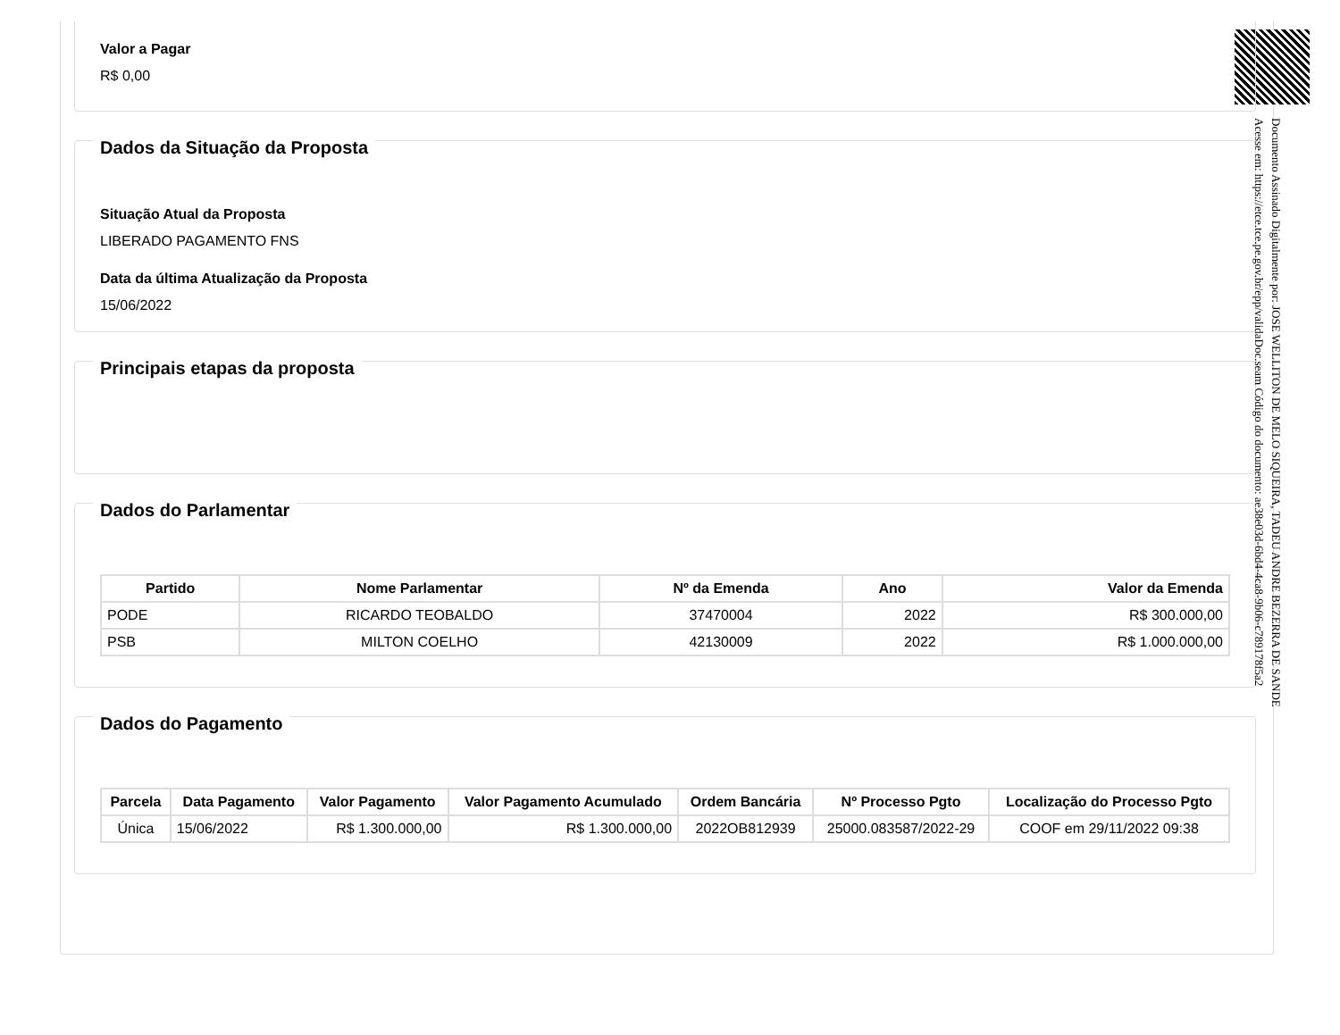Valor a Pagar
R$ 0,00
Dados da Situação da Proposta
Situação Atual da Proposta
LIBERADO PAGAMENTO FNS
Data da última Atualização da Proposta
15/06/2022
Principais etapas da proposta
Dados do Parlamentar
| Partido | Nome Parlamentar | Nº da Emenda | Ano | Valor da Emenda |
| --- | --- | --- | --- | --- |
| PODE | RICARDO TEOBALDO | 37470004 | 2022 | R$ 300.000,00 |
| PSB | MILTON COELHO | 42130009 | 2022 | R$ 1.000.000,00 |
Dados do Pagamento
| Parcela | Data Pagamento | Valor Pagamento | Valor Pagamento Acumulado | Ordem Bancária | Nº Processo Pgto | Localização do Processo Pgto |
| --- | --- | --- | --- | --- | --- | --- |
| Única | 15/06/2022 | R$ 1.300.000,00 | R$ 1.300.000,00 | 2022OB812939 | 25000.083587/2022-29 | COOF em 29/11/2022 09:38 |
Documento Assinado Digitalmente por: JOSE WELLITON DE MELO SIQUEIRA, TADEU ANDRE BEZERRA DE SANDE
Acesse em: https://etce.tce.pe.gov.br/epp/validaDoc.seam Código do documento: ae38e03d-6bd4-4ca8-9b06-c789178f5a2